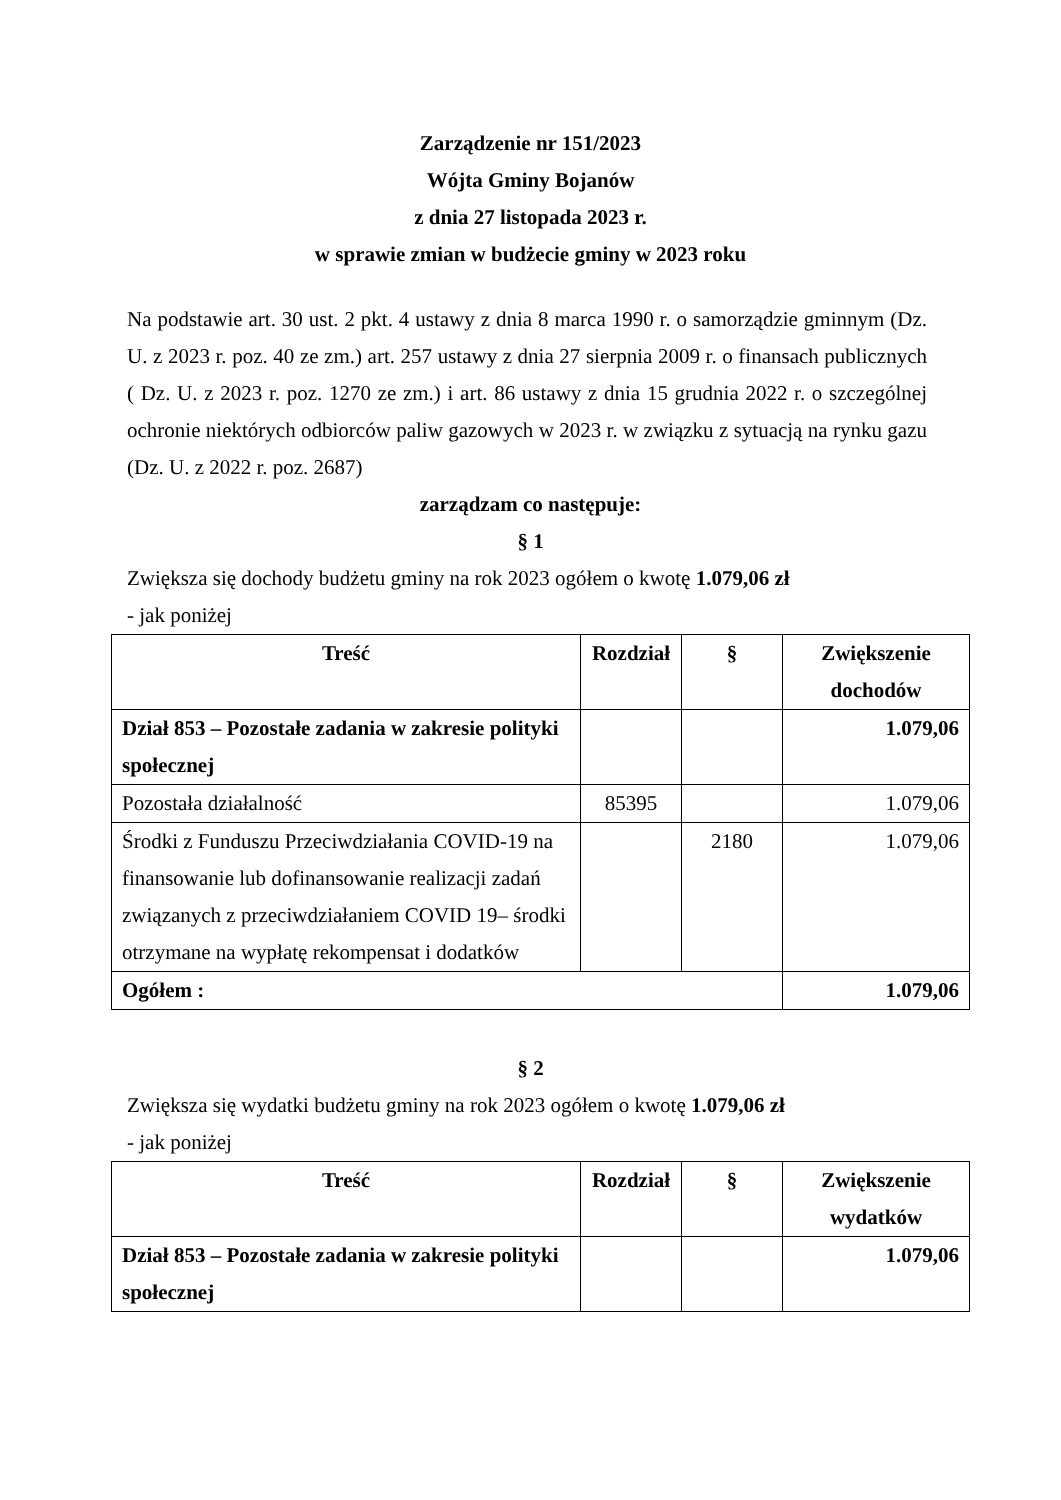Zarządzenie nr 151/2023
Wójta Gminy Bojanów
z dnia 27 listopada 2023 r.
w sprawie zmian w budżecie gminy w 2023 roku
Na podstawie art. 30 ust. 2 pkt. 4 ustawy z dnia 8 marca 1990 r. o samorządzie gminnym (Dz. U. z 2023 r. poz. 40 ze zm.) art. 257 ustawy z dnia 27 sierpnia 2009 r. o finansach publicznych ( Dz. U. z 2023 r. poz. 1270 ze zm.) i art. 86 ustawy z dnia 15 grudnia 2022 r. o szczególnej ochronie niektórych odbiorców paliw gazowych w 2023 r. w związku z sytuacją na rynku gazu (Dz. U. z 2022 r. poz. 2687)
zarządzam co następuje:
§ 1
Zwiększa się dochody budżetu gminy na rok 2023 ogółem o kwotę 1.079,06 zł
- jak poniżej
| Treść | Rozdział | § | Zwiększenie dochodów |
| --- | --- | --- | --- |
| Dział 853 – Pozostałe zadania w zakresie polityki społecznej | | | 1.079,06 |
| Pozostała działalność | 85395 | | 1.079,06 |
| Środki z Funduszu Przeciwdziałania COVID-19 na finansowanie lub dofinansowanie realizacji zadań związanych z przeciwdziałaniem COVID 19– środki otrzymane na wypłatę rekompensat i dodatków | | 2180 | 1.079,06 |
| Ogółem : | | | 1.079,06 |
§ 2
Zwiększa się wydatki budżetu gminy na rok 2023 ogółem o kwotę 1.079,06 zł
- jak poniżej
| Treść | Rozdział | § | Zwiększenie wydatków |
| --- | --- | --- | --- |
| Dział 853 – Pozostałe zadania w zakresie polityki społecznej | | | 1.079,06 |